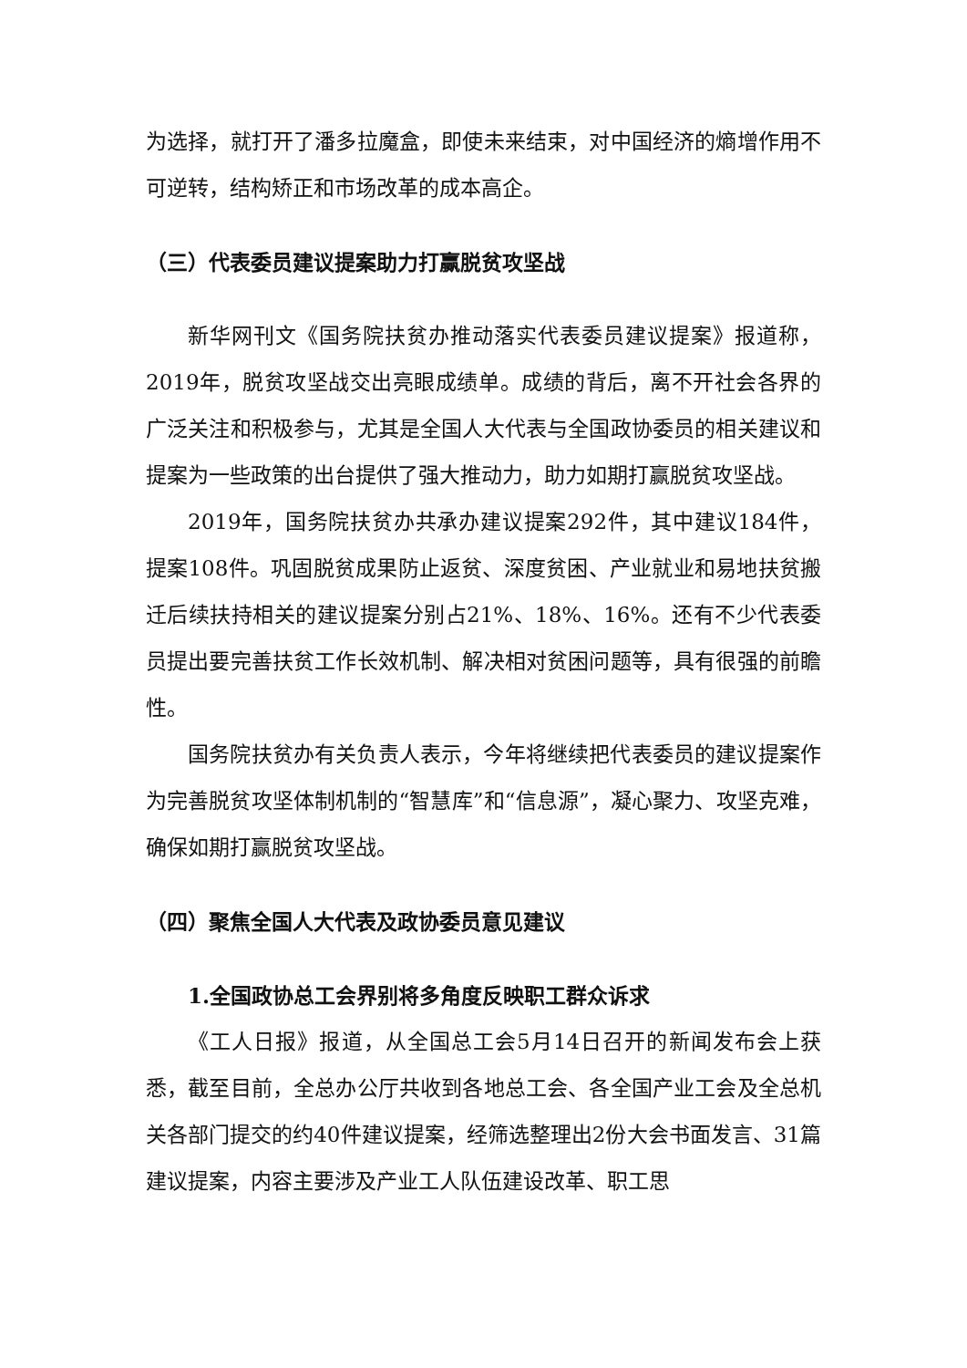为选择，就打开了潘多拉魔盒，即使未来结束，对中国经济的熵增作用不可逆转，结构矫正和市场改革的成本高企。
（三）代表委员建议提案助力打赢脱贫攻坚战
新华网刊文《国务院扶贫办推动落实代表委员建议提案》报道称，2019年，脱贫攻坚战交出亮眼成绩单。成绩的背后，离不开社会各界的广泛关注和积极参与，尤其是全国人大代表与全国政协委员的相关建议和提案为一些政策的出台提供了强大推动力，助力如期打赢脱贫攻坚战。
2019年，国务院扶贫办共承办建议提案292件，其中建议184件，提案108件。巩固脱贫成果防止返贫、深度贫困、产业就业和易地扶贫搬迁后续扶持相关的建议提案分别占21%、18%、16%。还有不少代表委员提出要完善扶贫工作长效机制、解决相对贫困问题等，具有很强的前瞻性。
国务院扶贫办有关负责人表示，今年将继续把代表委员的建议提案作为完善脱贫攻坚体制机制的“智慧库”和“信息源”，凝心聚力、攻坚克难，确保如期打赢脱贫攻坚战。
（四）聚焦全国人大代表及政协委员意见建议
1.全国政协总工会界别将多角度反映职工群众诉求
《工人日报》报道，从全国总工会5月14日召开的新闻发布会上获悉，截至目前，全总办公厅共收到各地总工会、各全国产业工会及全总机关各部门提交的约40件建议提案，经筛选整理出2份大会书面发言、31篇建议提案，内容主要涉及产业工人队伍建设改革、职工思